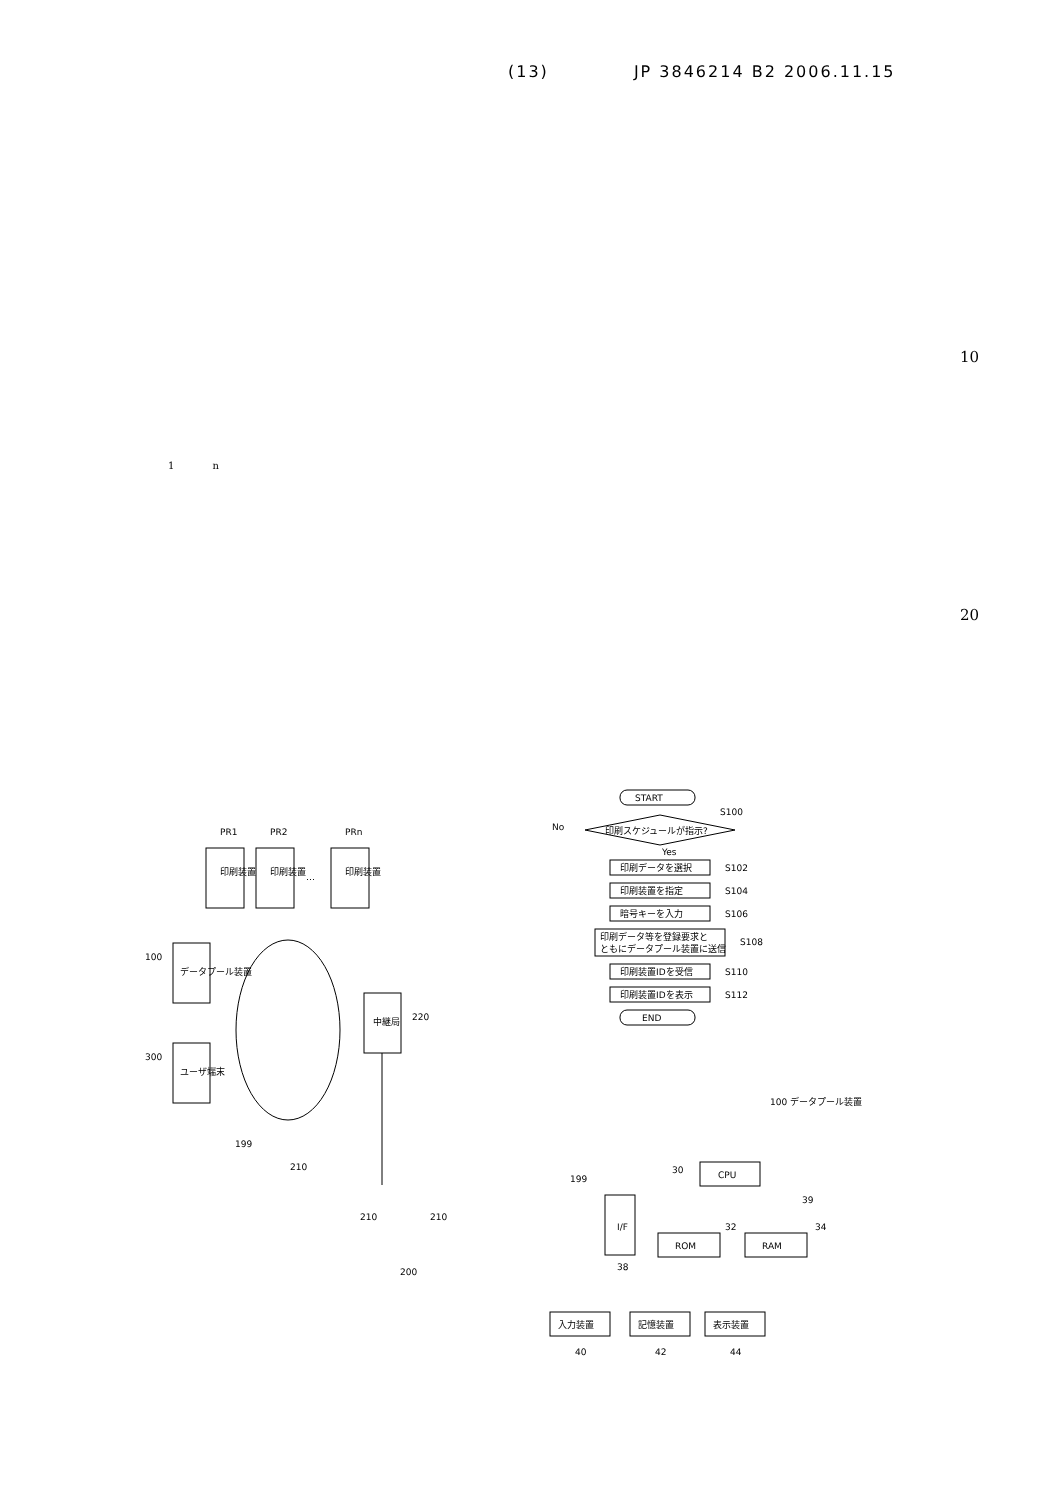(13) JP 3846214 B2 2006.11.15
10
20
1 n
印刷装置
PR1
印刷装置
PR2
…
印刷装置
PRn
データプール装置
100
ユーザ端末
300
中継局
220
199
210
210
210
200
START
印刷スケジュールが指示?
No
Yes
S100
印刷データを選択
S102
印刷装置を指定
S104
暗号キーを入力
S106
印刷データ等を登録要求と
ともにデータプール装置に送信
S108
印刷装置IDを受信
S110
印刷装置IDを表示
S112
END
100 データプール装置
30
CPU
199
39
I/F
ROM
32
RAM
34
38
入力装置
40
記憶装置
42
表示装置
44